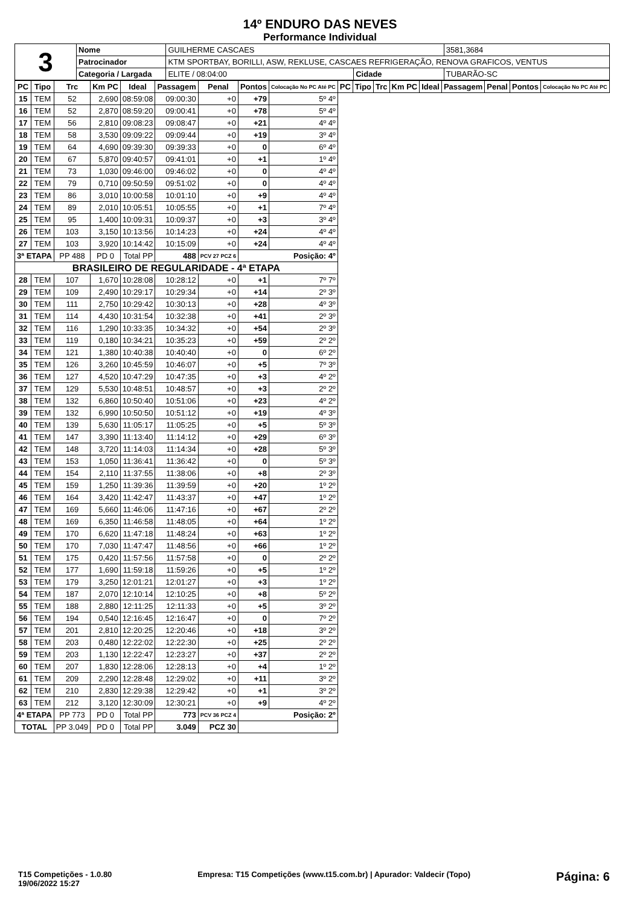14º ENDURO DAS NEVES
Performance Individual
| 3 | Nome | GUILHERME CASCAES | | | 3581,3684 |
| | Patrocinador | KTM SPORTBAY, BORILLI, ASW, REKLUSE, CASCAES REFRIGERAÇÃO, RENOVA GRAFICOS, VENTUS | | | |
| | Categoria / Largada | | ELITE / 08:04:00 | Cidade | TUBARÃO-SC |
| PC | Tipo | Trc | Km PC | Ideal | Passagem | Penal | Pontos | Colocação No PC Até PC | PC | Tipo | Trc | Km PC | Ideal | Passagem | Penal | Pontos | Colocação No PC Até PC |
| --- | --- | --- | --- | --- | --- | --- | --- | --- | --- | --- | --- | --- | --- | --- | --- | --- | --- |
| 15 | TEM | 52 | 2,690 | 08:59:08 | 09:00:30 | +0 | +79 | 5º 4º | | | | | | | | | |
| 16 | TEM | 52 | 2,870 | 08:59:20 | 09:00:41 | +0 | +78 | 5º 4º | | | | | | | | | |
| 17 | TEM | 56 | 2,810 | 09:08:23 | 09:08:47 | +0 | +21 | 4º 4º | | | | | | | | | |
| 18 | TEM | 58 | 3,530 | 09:09:22 | 09:09:44 | +0 | +19 | 3º 4º | | | | | | | | | |
| 19 | TEM | 64 | 4,690 | 09:39:30 | 09:39:33 | +0 | 0 | 6º 4º | | | | | | | | | |
| 20 | TEM | 67 | 5,870 | 09:40:57 | 09:41:01 | +0 | +1 | 1º 4º | | | | | | | | | |
| 21 | TEM | 73 | 1,030 | 09:46:00 | 09:46:02 | +0 | 0 | 4º 4º | | | | | | | | | |
| 22 | TEM | 79 | 0,710 | 09:50:59 | 09:51:02 | +0 | 0 | 4º 4º | | | | | | | | | |
| 23 | TEM | 86 | 3,010 | 10:00:58 | 10:01:10 | +0 | +9 | 4º 4º | | | | | | | | | |
| 24 | TEM | 89 | 2,010 | 10:05:51 | 10:05:55 | +0 | +1 | 7º 4º | | | | | | | | | |
| 25 | TEM | 95 | 1,400 | 10:09:31 | 10:09:37 | +0 | +3 | 3º 4º | | | | | | | | | |
| 26 | TEM | 103 | 3,150 | 10:13:56 | 10:14:23 | +0 | +24 | 4º 4º | | | | | | | | | |
| 27 | TEM | 103 | 3,920 | 10:14:42 | 10:15:09 | +0 | +24 | 4º 4º | | | | | | | | | |
| 3ª ETAPA | | PP 488 | PD 0 | Total PP | 488 | PCV 27 PCZ 6 | Posição: 4º | | | | | | | | | | |
| BRASILEIRO DE REGULARIDADE - 4ª ETAPA | | | | | | | | | | | | | | | | | |
| 28 | TEM | 107 | 1,670 | 10:28:08 | 10:28:12 | +0 | +1 | 7º 7º | | | | | | | | | |
| 29 | TEM | 109 | 2,490 | 10:29:17 | 10:29:34 | +0 | +14 | 2º 3º | | | | | | | | | |
| 30 | TEM | 111 | 2,750 | 10:29:42 | 10:30:13 | +0 | +28 | 4º 3º | | | | | | | | | |
| 31 | TEM | 114 | 4,430 | 10:31:54 | 10:32:38 | +0 | +41 | 2º 3º | | | | | | | | | |
| 32 | TEM | 116 | 1,290 | 10:33:35 | 10:34:32 | +0 | +54 | 2º 3º | | | | | | | | | |
| 33 | TEM | 119 | 0,180 | 10:34:21 | 10:35:23 | +0 | +59 | 2º 2º | | | | | | | | | |
| 34 | TEM | 121 | 1,380 | 10:40:38 | 10:40:40 | +0 | 0 | 6º 2º | | | | | | | | | |
| 35 | TEM | 126 | 3,260 | 10:45:59 | 10:46:07 | +0 | +5 | 7º 3º | | | | | | | | | |
| 36 | TEM | 127 | 4,520 | 10:47:29 | 10:47:35 | +0 | +3 | 4º 2º | | | | | | | | | |
| 37 | TEM | 129 | 5,530 | 10:48:51 | 10:48:57 | +0 | +3 | 2º 2º | | | | | | | | | |
| 38 | TEM | 132 | 6,860 | 10:50:40 | 10:51:06 | +0 | +23 | 4º 2º | | | | | | | | | |
| 39 | TEM | 132 | 6,990 | 10:50:50 | 10:51:12 | +0 | +19 | 4º 3º | | | | | | | | | |
| 40 | TEM | 139 | 5,630 | 11:05:17 | 11:05:25 | +0 | +5 | 5º 3º | | | | | | | | | |
| 41 | TEM | 147 | 3,390 | 11:13:40 | 11:14:12 | +0 | +29 | 6º 3º | | | | | | | | | |
| 42 | TEM | 148 | 3,720 | 11:14:03 | 11:14:34 | +0 | +28 | 5º 3º | | | | | | | | | |
| 43 | TEM | 153 | 1,050 | 11:36:41 | 11:36:42 | +0 | 0 | 5º 3º | | | | | | | | | |
| 44 | TEM | 154 | 2,110 | 11:37:55 | 11:38:06 | +0 | +8 | 2º 3º | | | | | | | | | |
| 45 | TEM | 159 | 1,250 | 11:39:36 | 11:39:59 | +0 | +20 | 1º 2º | | | | | | | | | |
| 46 | TEM | 164 | 3,420 | 11:42:47 | 11:43:37 | +0 | +47 | 1º 2º | | | | | | | | | |
| 47 | TEM | 169 | 5,660 | 11:46:06 | 11:47:16 | +0 | +67 | 2º 2º | | | | | | | | | |
| 48 | TEM | 169 | 6,350 | 11:46:58 | 11:48:05 | +0 | +64 | 1º 2º | | | | | | | | | |
| 49 | TEM | 170 | 6,620 | 11:47:18 | 11:48:24 | +0 | +63 | 1º 2º | | | | | | | | | |
| 50 | TEM | 170 | 7,030 | 11:47:47 | 11:48:56 | +0 | +66 | 1º 2º | | | | | | | | | |
| 51 | TEM | 175 | 0,420 | 11:57:56 | 11:57:58 | +0 | 0 | 2º 2º | | | | | | | | | |
| 52 | TEM | 177 | 1,690 | 11:59:18 | 11:59:26 | +0 | +5 | 1º 2º | | | | | | | | | |
| 53 | TEM | 179 | 3,250 | 12:01:21 | 12:01:27 | +0 | +3 | 1º 2º | | | | | | | | | |
| 54 | TEM | 187 | 2,070 | 12:10:14 | 12:10:25 | +0 | +8 | 5º 2º | | | | | | | | | |
| 55 | TEM | 188 | 2,880 | 12:11:25 | 12:11:33 | +0 | +5 | 3º 2º | | | | | | | | | |
| 56 | TEM | 194 | 0,540 | 12:16:45 | 12:16:47 | +0 | 0 | 7º 2º | | | | | | | | | |
| 57 | TEM | 201 | 2,810 | 12:20:25 | 12:20:46 | +0 | +18 | 3º 2º | | | | | | | | | |
| 58 | TEM | 203 | 0,480 | 12:22:02 | 12:22:30 | +0 | +25 | 2º 2º | | | | | | | | | |
| 59 | TEM | 203 | 1,130 | 12:22:47 | 12:23:27 | +0 | +37 | 2º 2º | | | | | | | | | |
| 60 | TEM | 207 | 1,830 | 12:28:06 | 12:28:13 | +0 | +4 | 1º 2º | | | | | | | | | |
| 61 | TEM | 209 | 2,290 | 12:28:48 | 12:29:02 | +0 | +11 | 3º 2º | | | | | | | | | |
| 62 | TEM | 210 | 2,830 | 12:29:38 | 12:29:42 | +0 | +1 | 3º 2º | | | | | | | | | |
| 63 | TEM | 212 | 3,120 | 12:30:09 | 12:30:21 | +0 | +9 | 4º 2º | | | | | | | | | |
| 4ª ETAPA | | PP 773 | PD 0 | Total PP | 773 | PCV 36 PCZ 4 | Posição: 2º | | | | | | | | | | |
| TOTAL | | PP 3.049 | PD 0 | Total PP | 3.049 | PCZ 30 | | | | | | | | | | | |
T15 Competições - 1.0.80
19/06/2022 15:27 Empresa: T15 Competições (www.t15.com.br) | Apurador: Valdecir (Topo) Página: 6